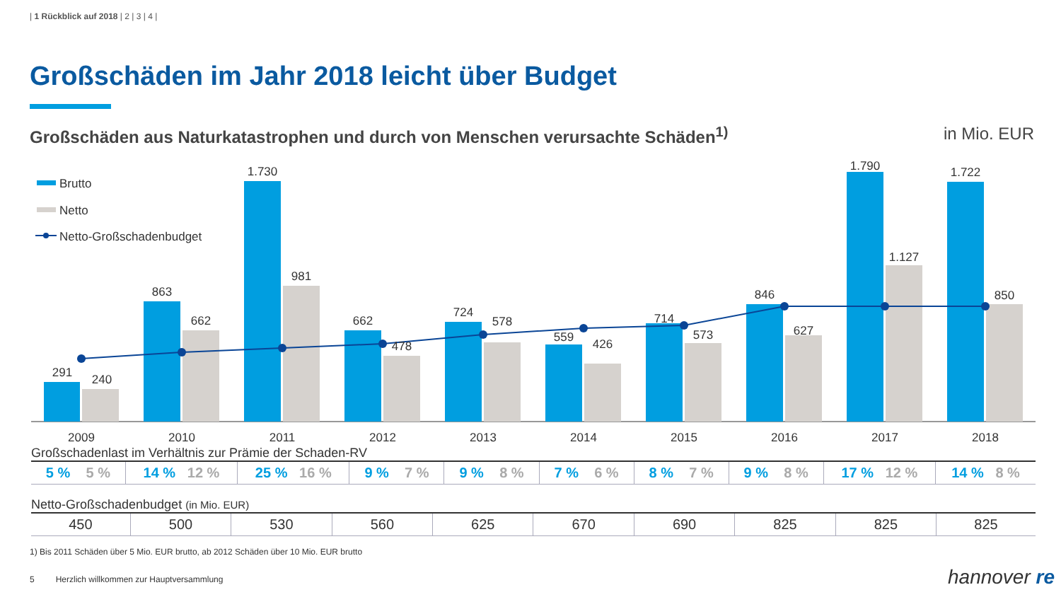| 1 Rückblick auf 2018 | 2 | 3 | 4 |
Großschäden im Jahr 2018 leicht über Budget
Großschäden aus Naturkatastrophen und durch von Menschen verursachte Schäden<sup>1)</sup> in Mio. EUR
Brutto
Netto
Netto-Großschadenbudget
291
240
863
662
1.730
981
662
478
724
578
559
426
714
573
846
627
1.790
1.127
1.722
850
2009
2010
2011
2012
2013
2014
2015
2016
2017
2018
Großschadenlast im Verhältnis zur Prämie der Schaden-RV
| 5 % 5 % | 14 % 12 % | 25 % 16 % | 9 % 7 % | 9 % 8 % | 7 % 6 % | 8 % 7 % | 9 % 8 % | 17 % 12 % | 14 % 8 % |
Netto-Großschadenbudget (in Mio. EUR)
| 450 | 500 | 530 | 560 | 625 | 670 | 690 | 825 | 825 | 825 |
1) Bis 2011 Schäden über 5 Mio. EUR brutto, ab 2012 Schäden über 10 Mio. EUR brutto
5 Herzlich willkommen zur Hauptversammlung
hannover re